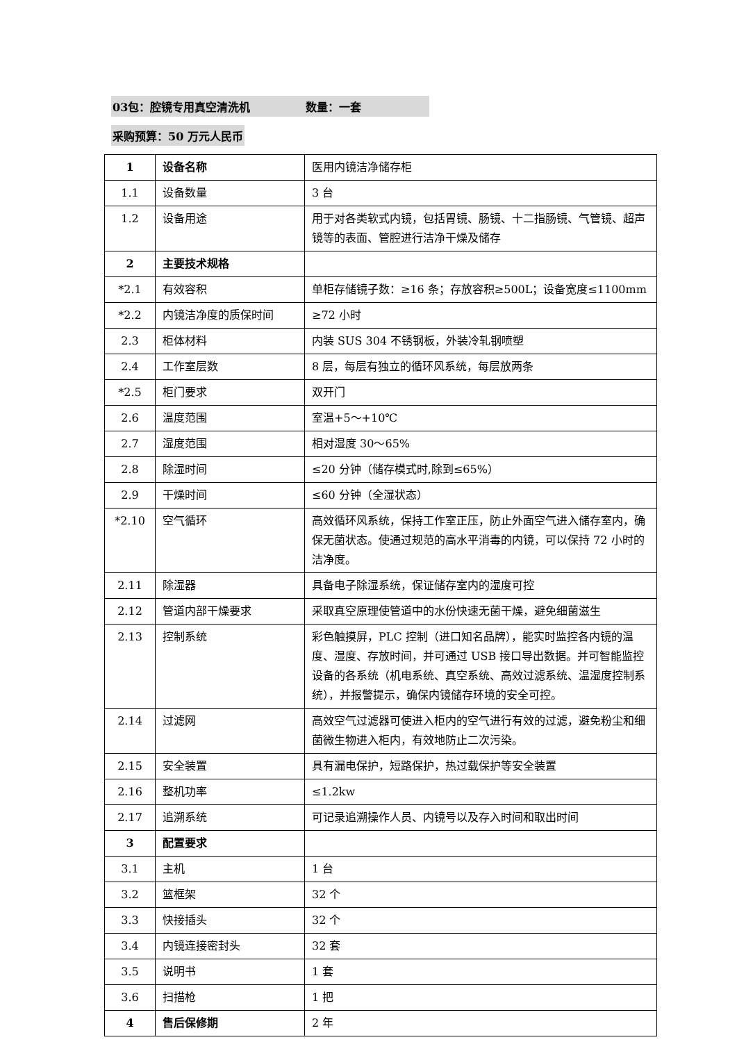03包：腔镜专用真空清洗机　　　　　数量：一套
采购预算：50 万元人民币
| 1 | 设备名称 | 医用内镜洁净储存柜 |
| 1.1 | 设备数量 | 3 台 |
| 1.2 | 设备用途 | 用于对各类软式内镜，包括胃镜、肠镜、十二指肠镜、气管镜、超声镜等的表面、管腔进行洁净干燥及储存 |
| 2 | 主要技术规格 | |
| *2.1 | 有效容积 | 单柜存储镜子数：≥16 条；存放容积≥500L；设备宽度≤1100mm |
| *2.2 | 内镜洁净度的质保时间 | ≥72 小时 |
| 2.3 | 柜体材料 | 内装 SUS 304 不锈钢板，外装冷轧钢喷塑 |
| 2.4 | 工作室层数 | 8 层，每层有独立的循环风系统，每层放两条 |
| *2.5 | 柜门要求 | 双开门 |
| 2.6 | 温度范围 | 室温+5～+10℃ |
| 2.7 | 湿度范围 | 相对湿度 30～65% |
| 2.8 | 除湿时间 | ≤20 分钟（储存模式时,除到≤65%） |
| 2.9 | 干燥时间 | ≤60 分钟（全湿状态） |
| *2.10 | 空气循环 | 高效循环风系统，保持工作室正压，防止外面空气进入储存室内，确保无菌状态。使通过规范的高水平消毒的内镜，可以保持 72 小时的洁净度。 |
| 2.11 | 除湿器 | 具备电子除湿系统，保证储存室内的湿度可控 |
| 2.12 | 管道内部干燥要求 | 采取真空原理使管道中的水份快速无菌干燥，避免细菌滋生 |
| 2.13 | 控制系统 | 彩色触摸屏，PLC 控制（进口知名品牌），能实时监控各内镜的温度、湿度、存放时间，并可通过 USB 接口导出数据。并可智能监控设备的各系统（机电系统、真空系统、高效过滤系统、温湿度控制系统），并报警提示，确保内镜储存环境的安全可控。 |
| 2.14 | 过滤网 | 高效空气过滤器可使进入柜内的空气进行有效的过滤，避免粉尘和细菌微生物进入柜内，有效地防止二次污染。 |
| 2.15 | 安全装置 | 具有漏电保护，短路保护，热过载保护等安全装置 |
| 2.16 | 整机功率 | ≤1.2kw |
| 2.17 | 追溯系统 | 可记录追溯操作人员、内镜号以及存入时间和取出时间 |
| 3 | 配置要求 | |
| 3.1 | 主机 | 1 台 |
| 3.2 | 篮框架 | 32 个 |
| 3.3 | 快接插头 | 32 个 |
| 3.4 | 内镜连接密封头 | 32 套 |
| 3.5 | 说明书 | 1 套 |
| 3.6 | 扫描枪 | 1 把 |
| 4 | 售后保修期 | 2 年 |